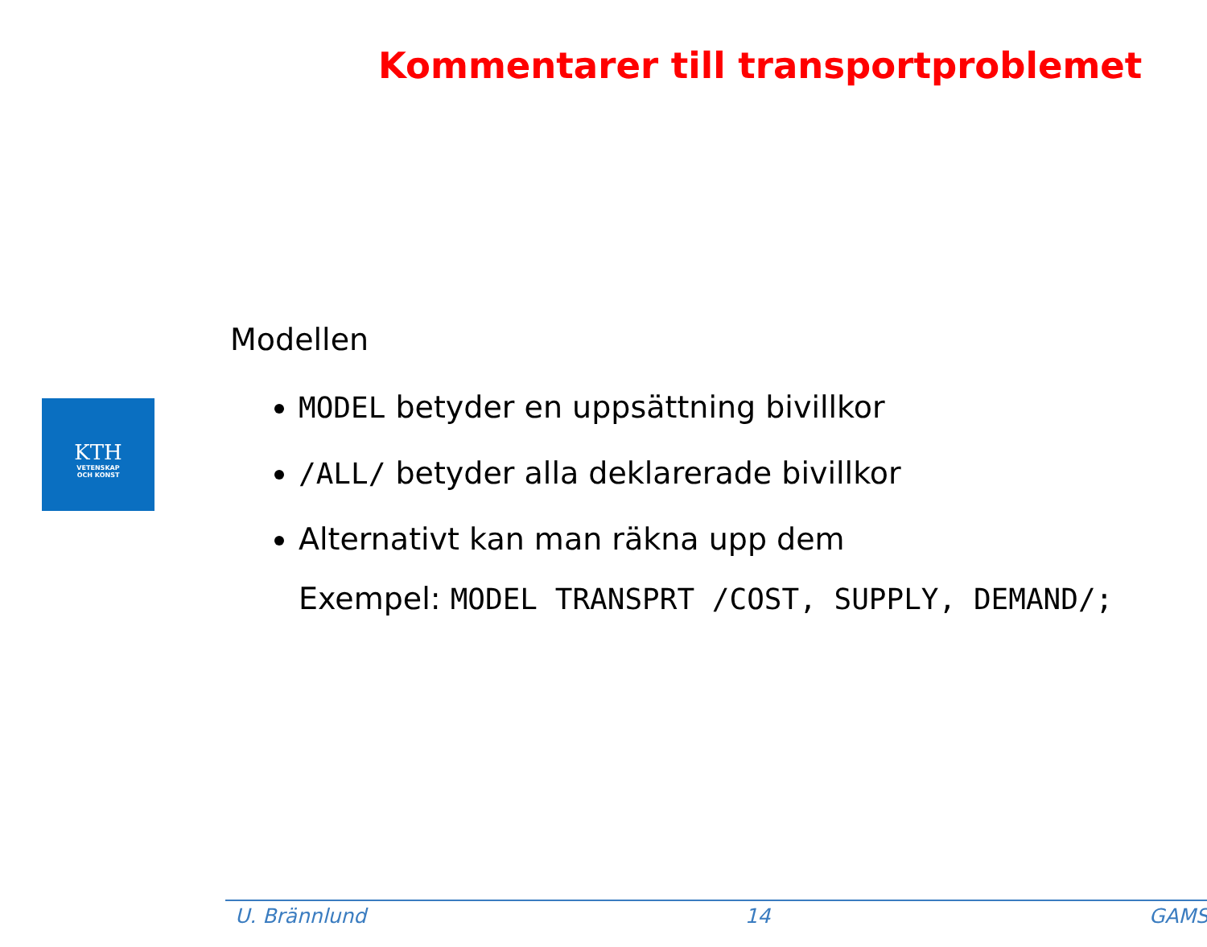Kommentarer till transportproblemet
KTH
VETENSKAP
OCH KONST
Modellen
MODEL betyder en uppsättning bivillkor
/ALL/ betyder alla deklarerade bivillkor
Alternativt kan man räkna upp dem
Exempel: MODEL TRANSPRT /COST, SUPPLY, DEMAND/;
U. Brännlund 14 GAMS